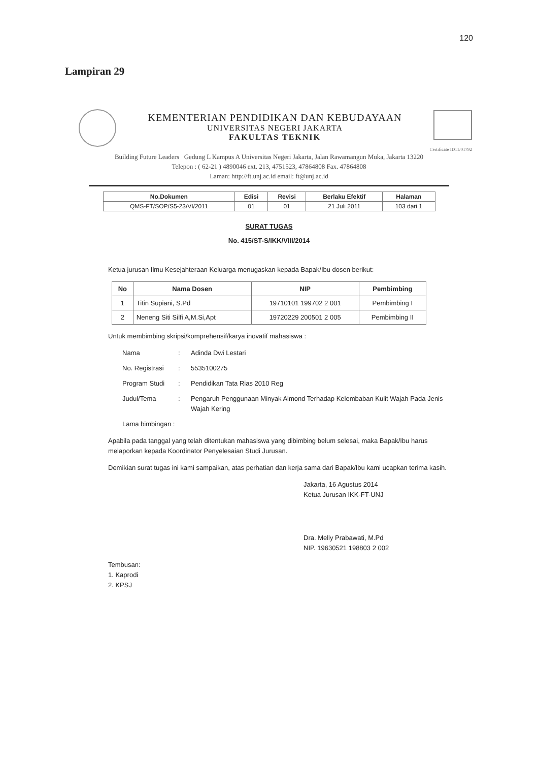120
Lampiran 29
KEMENTERIAN PENDIDIKAN DAN KEBUDAYAAN
UNIVERSITAS NEGERI JAKARTA
FAKULTAS TEKNIK
Certificate ID11/01792
Building Future Leaders Gedung L Kampus A Universitas Negeri Jakarta, Jalan Rawamangun Muka, Jakarta 13220
Telepon : ( 62-21 ) 4890046 ext. 213, 4751523, 47864808 Fax. 47864808
Laman: http://ft.unj.ac.id email: ft@unj.ac.id
| No.Dokumen | Edisi | Revisi | Berlaku Efektif | Halaman |
| --- | --- | --- | --- | --- |
| QMS-FT/SOP/S5-23/VI/2011 | 01 | 01 | 21 Juli 2011 | 103 dari 1 |
SURAT TUGAS
No. 415/ST-S/IKK/VIII/2014
Ketua jurusan Ilmu Kesejahteraan Keluarga menugaskan kepada Bapak/Ibu dosen berikut:
| No | Nama Dosen | NIP | Pembimbing |
| --- | --- | --- | --- |
| 1 | Titin Supiani, S.Pd | 19710101 199702 2 001 | Pembimbing I |
| 2 | Neneng Siti Silfi A,M.Si,Apt | 19720229 200501 2 005 | Pembimbing II |
Untuk membimbing skripsi/komprehensif/karya inovatif mahasiswa :
Nama: Adinda Dwi Lestari No. Registrasi: 5535100275 Program Studi: Pendidikan Tata Rias 2010 Reg Judul/Tema: Pengaruh Penggunaan Minyak Almond Terhadap Kelembaban Kulit Wajah Pada Jenis Wajah Kering Lama bimbingan :
Apabila pada tanggal yang telah ditentukan mahasiswa yang dibimbing belum selesai, maka Bapak/Ibu harus melaporkan kepada Koordinator Penyelesaian Studi Jurusan.
Demikian surat tugas ini kami sampaikan, atas perhatian dan kerja sama dari Bapak/Ibu kami ucapkan terima kasih.
Jakarta, 16 Agustus 2014
Ketua Jurusan IKK-FT-UNJ
Dra. Melly Prabawati, M.Pd
NIP. 19630521 198803 2 002
Tembusan:
1. Kaprodi
2. KPSJ